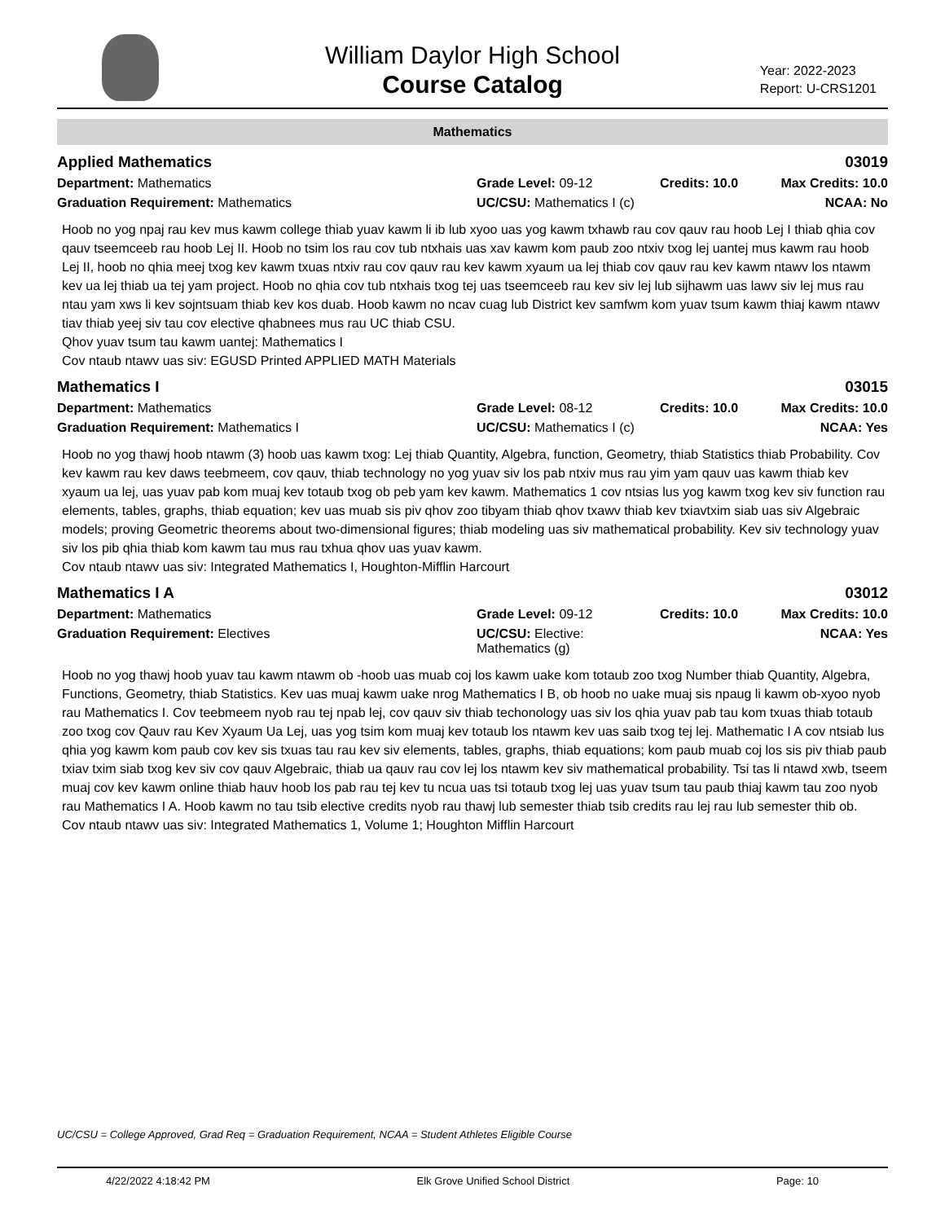William Daylor High School
Course Catalog
Year: 2022-2023
Report: U-CRS1201
Mathematics
Applied Mathematics 03019
Department: Mathematics Grade Level: 09-12 Credits: 10.0
Max Credits: 10.0
Graduation Requirement: Mathematics UC/CSU: Mathematics I (c)
NCAA: No
Hoob no yog npaj rau kev mus kawm college thiab yuav kawm li ib lub xyoo uas yog kawm txhawb rau cov qauv rau hoob Lej I thiab qhia cov qauv tseemceeb rau hoob Lej II. Hoob no tsim los rau cov tub ntxhais uas xav kawm kom paub zoo ntxiv txog lej uantej mus kawm rau hoob Lej II, hoob no qhia meej txog kev kawm txuas ntxiv rau cov qauv rau kev kawm xyaum ua lej thiab cov qauv rau kev kawm ntawv los ntawm kev ua lej thiab ua tej yam project. Hoob no qhia cov tub ntxhais txog tej uas tseemceeb rau kev siv lej lub sijhawm uas lawv siv lej mus rau ntau yam xws li kev sojntsuam thiab kev kos duab. Hoob kawm no ncav cuag lub District kev samfwm kom yuav tsum kawm thiaj kawm ntawv tiav thiab yeej siv tau cov elective qhabnees mus rau UC thiab CSU.
Qhov yuav tsum tau kawm uantej: Mathematics I
Cov ntaub ntawv uas siv: EGUSD Printed APPLIED MATH Materials
Mathematics I 03015
Department: Mathematics Grade Level: 08-12 Credits: 10.0
Max Credits: 10.0
Graduation Requirement: Mathematics I UC/CSU: Mathematics I (c)
NCAA: Yes
Hoob no yog thawj hoob ntawm (3) hoob uas kawm txog: Lej thiab Quantity, Algebra, function, Geometry, thiab Statistics thiab Probability. Cov kev kawm rau kev daws teebmeem, cov qauv, thiab technology no yog yuav siv los pab ntxiv mus rau yim yam qauv uas kawm thiab kev xyaum ua lej, uas yuav pab kom muaj kev totaub txog ob peb yam kev kawm. Mathematics 1 cov ntsias lus yog kawm txog kev siv function rau elements, tables, graphs, thiab equation; kev uas muab sis piv qhov zoo tibyam thiab qhov txawv thiab kev txiavtxim siab uas siv Algebraic models; proving Geometric theorems about two-dimensional figures; thiab modeling uas siv mathematical probability. Kev siv technology yuav siv los pib qhia thiab kom kawm tau mus rau txhua qhov uas yuav kawm.
Cov ntaub ntawv uas siv: Integrated Mathematics I, Houghton-Mifflin Harcourt
Mathematics I A 03012
Department: Mathematics Grade Level: 09-12 Credits: 10.0
Max Credits: 10.0
Graduation Requirement: Electives UC/CSU: Elective: Mathematics (g)
NCAA: Yes
Hoob no yog thawj hoob yuav tau kawm ntawm ob -hoob uas muab coj los kawm uake kom totaub zoo txog Number thiab Quantity, Algebra, Functions, Geometry, thiab Statistics. Kev uas muaj kawm uake nrog Mathematics I B, ob hoob no uake muaj sis npaug li kawm ob-xyoo nyob rau Mathematics I. Cov teebmeem nyob rau tej npab lej, cov qauv siv thiab techonology uas siv los qhia yuav pab tau kom txuas thiab totaub zoo txog cov Qauv rau Kev Xyaum Ua Lej, uas yog tsim kom muaj kev totaub los ntawm kev uas saib txog tej lej. Mathematic I A cov ntsiab lus qhia yog kawm kom paub cov kev sis txuas tau rau kev siv elements, tables, graphs, thiab equations; kom paub muab coj los sis piv thiab paub txiav txim siab txog kev siv cov qauv Algebraic, thiab ua qauv rau cov lej los ntawm kev siv mathematical probability. Tsi tas li ntawd xwb, tseem muaj cov kev kawm online thiab hauv hoob los pab rau tej kev tu ncua uas tsi totaub txog lej uas yuav tsum tau paub thiaj kawm tau zoo nyob rau Mathematics I A. Hoob kawm no tau tsib elective credits nyob rau thawj lub semester thiab tsib credits rau lej rau lub semester thib ob.
Cov ntaub ntawv uas siv: Integrated Mathematics 1, Volume 1; Houghton Mifflin Harcourt
UC/CSU = College Approved, Grad Req = Graduation Requirement, NCAA = Student Athletes Eligible Course
4/22/2022 4:18:42 PM Elk Grove Unified School District Page: 10